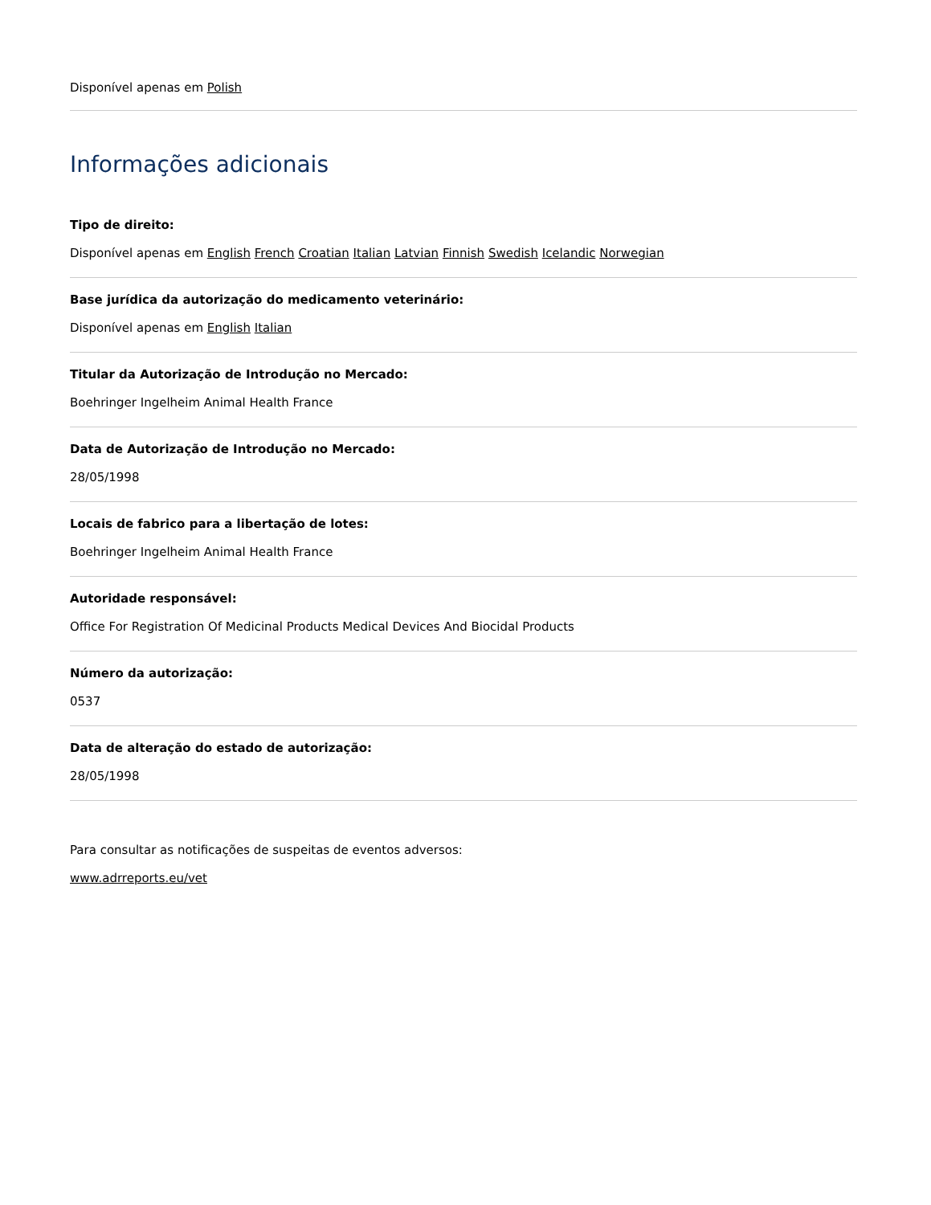Disponível apenas em Polish
Informações adicionais
Tipo de direito:
Disponível apenas em English French Croatian Italian Latvian Finnish Swedish Icelandic Norwegian
Base jurídica da autorização do medicamento veterinário:
Disponível apenas em English Italian
Titular da Autorização de Introdução no Mercado:
Boehringer Ingelheim Animal Health France
Data de Autorização de Introdução no Mercado:
28/05/1998
Locais de fabrico para a libertação de lotes:
Boehringer Ingelheim Animal Health France
Autoridade responsável:
Office For Registration Of Medicinal Products Medical Devices And Biocidal Products
Número da autorização:
0537
Data de alteração do estado de autorização:
28/05/1998
Para consultar as notificações de suspeitas de eventos adversos:
www.adrreports.eu/vet